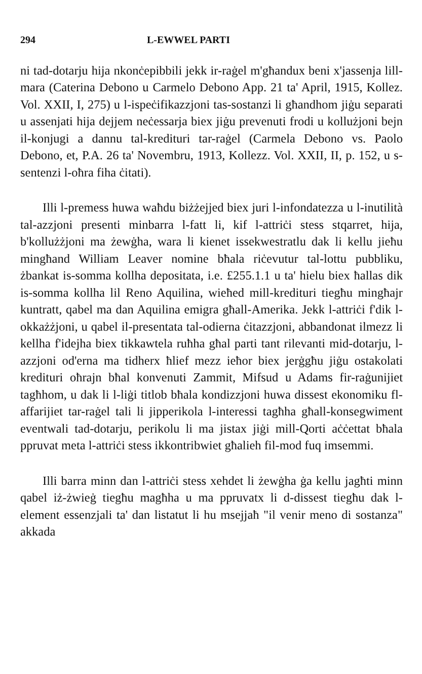294 L-EWWEL PARTI
ni tad-dotarju hija nkonċepibbili jekk ir-raġel m'għandux beni x'jassenja lill-mara (Caterina Debono u Carmelo Debono App. 21 ta' April, 1915, Kollez. Vol. XXII, I, 275) u l-ispeċifikazzjoni tas-sostanzi li għandhom jiġu separati u assenjati hija dejjem neċessarja biex jiġu prevenuti frodi u kollużjoni bejn il-konjugi a dannu tal-kredituri tar-raġel (Carmela Debono vs. Paolo Debono, et, P.A. 26 ta' Novembru, 1913, Kollezz. Vol. XXII, II, p. 152, u s-sentenzi l-oħra fiha ċitati).
Illi l-premess huwa waħdu biżżejjed biex juri l-infondatezza u l-inutilità tal-azzjoni presenti minbarra l-fatt li, kif l-attriċi stess stqarret, hija, b'kollużżjoni ma żewġha, wara li kienet issekwestratlu dak li kellu jieħu mingħand William Leaver nomine bħala riċevutur tal-lottu pubbliku, żbankat is-somma kollha depositata, i.e. £255.1.1 u ta' hielu biex ħallas dik is-somma kollha lil Reno Aquilina, wieħed mill-kredituri tiegħu mingħajr kuntratt, qabel ma dan Aquilina emigra għall-Amerika. Jekk l-attriċi f'dik l-okkażżjoni, u qabel il-presentata tal-odierna ċitazzjoni, abbandonat ilmezz li kellha f'idejha biex tikkawtela ruħha għal parti tant rilevanti mid-dotarju, l-azzjoni od'erna ma tidherx ħlief mezz ieħor biex jerġgħu jiġu ostakolati kredituri oħrajn bħal konvenuti Zammit, Mifsud u Adams fir-raġunijiet tagħhom, u dak li l-liġi titlob bħala kondizzjoni huwa dissest ekonomiku fl-affarijiet tar-raġel tali li jipperikola l-interessi tagħha għall-konsegwiment eventwali tad-dotarju, perikolu li ma jistax jiġi mill-Qorti aċċettat bħala ppruvat meta l-attriċi stess ikkontribwiet għalieh fil-mod fuq imsemmi.
Illi barra minn dan l-attriċi stess xehdet li żewġha ġa kellu jagħti minn qabel iż-żwieġ tiegħu magħha u ma ppruvatx li d-dissest tiegħu dak l-element essenzjali ta' dan listatut li hu msejjaħ "il venir meno di sostanza" akkada